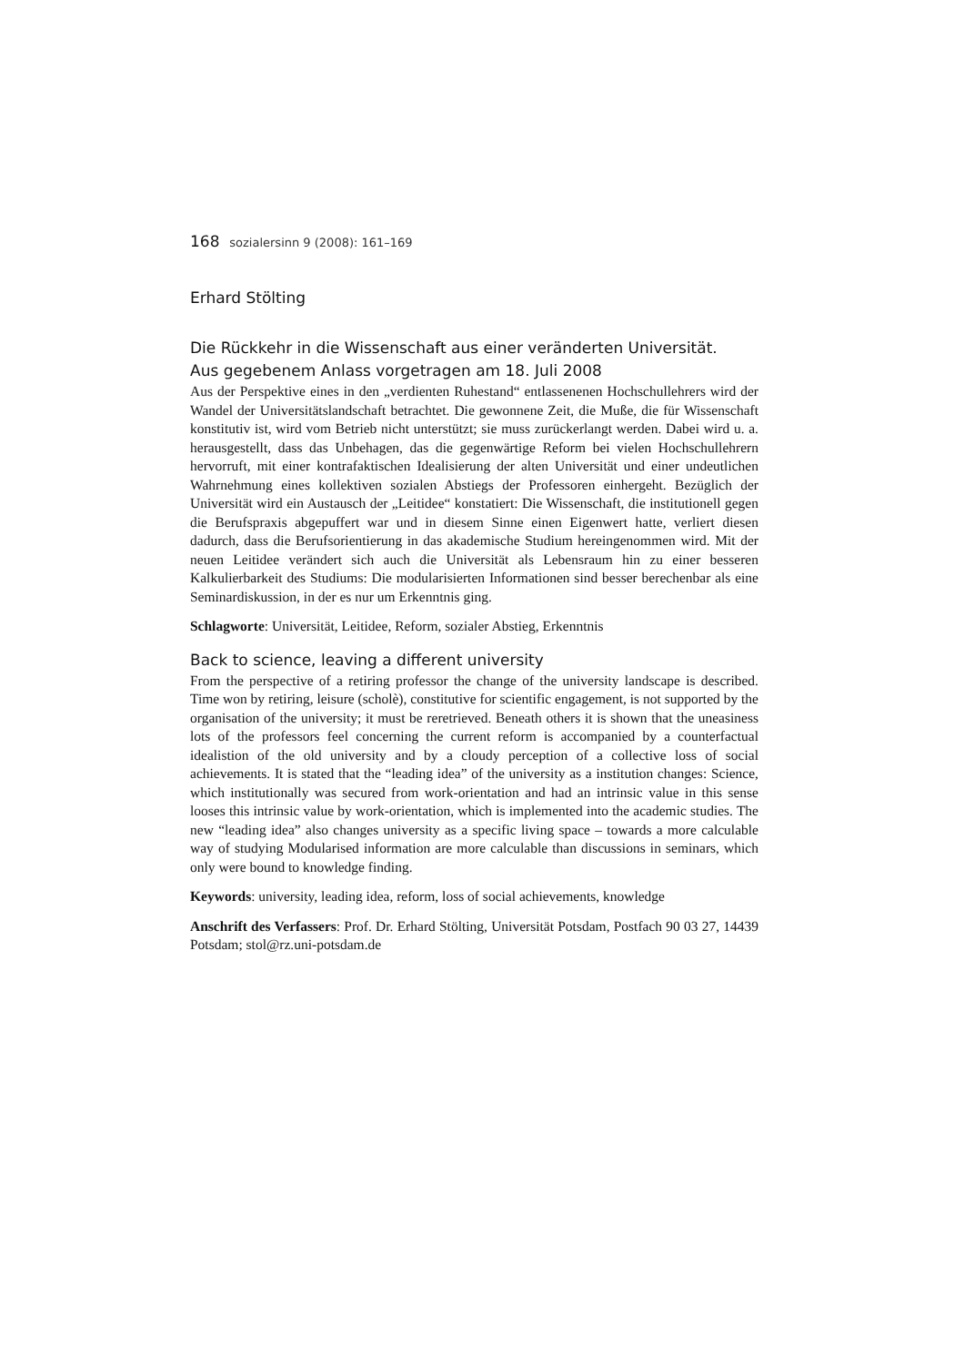168 sozialersinn 9 (2008): 161–169
Erhard Stölting
Die Rückkehr in die Wissenschaft aus einer veränderten Universität.
Aus gegebenem Anlass vorgetragen am 18. Juli 2008
Aus der Perspektive eines in den „verdienten Ruhestand“ entlassenenen Hochschullehrers wird der Wandel der Universitätslandschaft betrachtet. Die gewonnene Zeit, die Muße, die für Wissenschaft konstitutiv ist, wird vom Betrieb nicht unterstützt; sie muss zurückerlangt werden. Dabei wird u. a. herausgestellt, dass das Unbehagen, das die gegenwärtige Reform bei vielen Hochschullehrern hervorruft, mit einer kontrafaktischen Idealisierung der alten Universität und einer undeutlichen Wahrnehmung eines kollektiven sozialen Abstiegs der Professoren einhergeht. Bezüglich der Universität wird ein Austausch der „Leitidee“ konstatiert: Die Wissenschaft, die institutionell gegen die Berufspraxis abgepuffert war und in diesem Sinne einen Eigenwert hatte, verliert diesen dadurch, dass die Berufsorientierung in das akademische Studium hereingenommen wird. Mit der neuen Leitidee verändert sich auch die Universität als Lebensraum hin zu einer besseren Kalkulierbarkeit des Studiums: Die modularisierten Informationen sind besser berechenbar als eine Seminardiskussion, in der es nur um Erkenntnis ging.
Schlagworte: Universität, Leitidee, Reform, sozialer Abstieg, Erkenntnis
Back to science, leaving a different university
From the perspective of a retiring professor the change of the university landscape is described. Time won by retiring, leisure (scholè), constitutive for scientific engagement, is not supported by the organisation of the university; it must be reretrieved. Beneath others it is shown that the uneasiness lots of the professors feel concerning the current reform is accompanied by a counterfactual idealistion of the old university and by a cloudy perception of a collective loss of social achievements. It is stated that the “leading idea” of the university as a institution changes: Science, which institutionally was secured from work-orientation and had an intrinsic value in this sense looses this intrinsic value by work-orientation, which is implemented into the academic studies. The new “leading idea” also changes university as a specific living space – towards a more calculable way of studying Modularised information are more calculable than discussions in seminars, which only were bound to knowledge finding.
Keywords: university, leading idea, reform, loss of social achievements, knowledge
Anschrift des Verfassers: Prof. Dr. Erhard Stölting, Universität Potsdam, Postfach 90 03 27, 14439 Potsdam; stol@rz.uni-potsdam.de